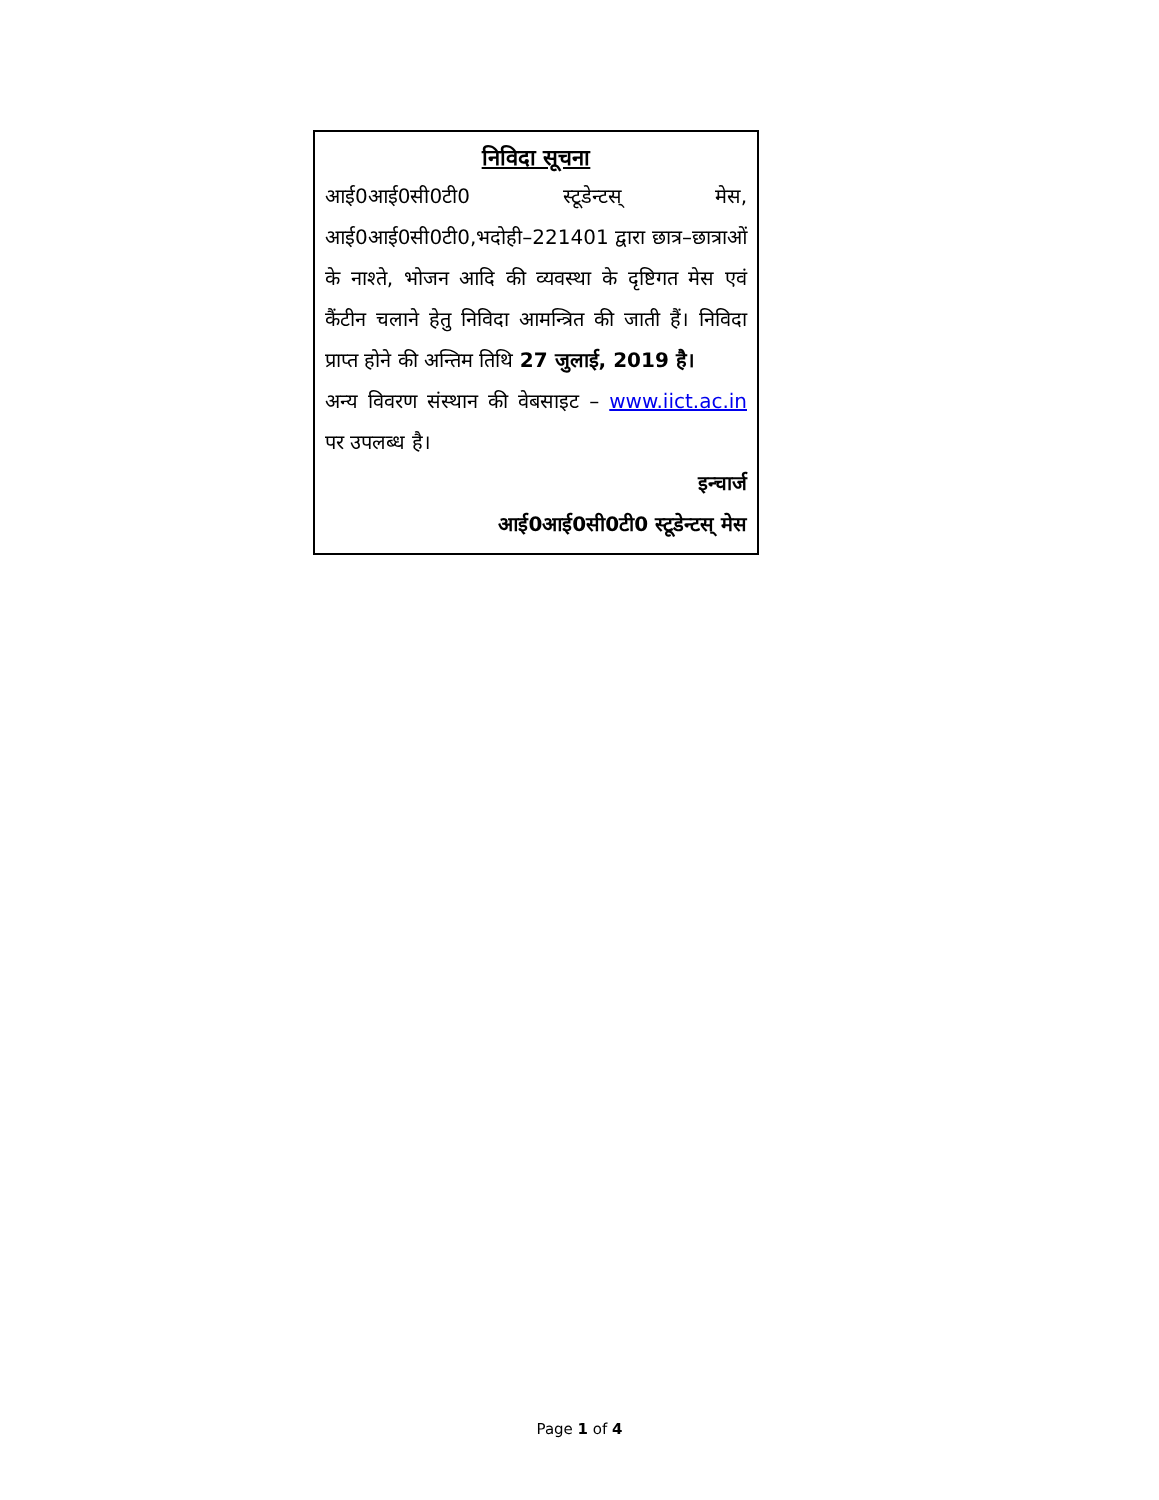निविदा सूचना
आई0आई0सी0टी0 स्टूडेन्टस् मेस, आई0आई0सी0टी0,भदोही–221401 द्वारा छात्र–छात्राओं के नाश्ते, भोजन आदि की व्यवस्था के दृष्टिगत मेस एवं कैंटीन चलाने हेतु निविदा आमन्त्रित की जाती हैं। निविदा प्राप्त होने की अन्तिम तिथि 27 जुलाई, 2019 है।
अन्य विवरण संस्थान की वेबसाइट – www.iict.ac.in पर उपलब्ध है।
इन्चार्ज
आई0आई0सी0टी0 स्टूडेन्टस् मेस
Page 1 of 4